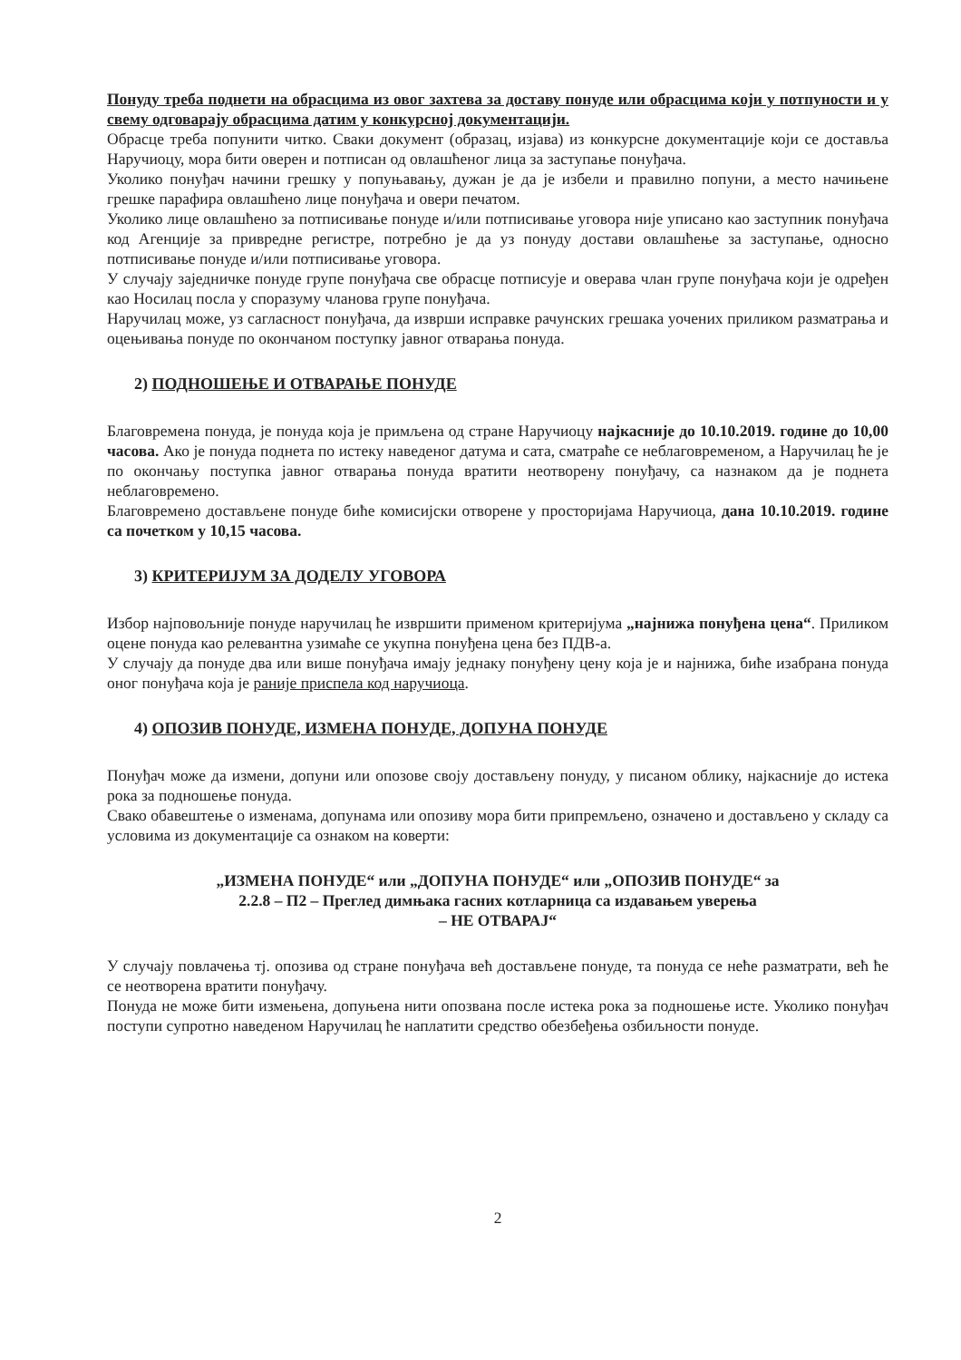Понуду треба поднети на обрасцима из овог захтева за доставу понуде или обрасцима који у потпуности и у свему одговарају обрасцима датим у конкурсној документацији.
Обрасце треба попунити читко. Сваки документ (образац, изјава) из конкурсне документације који се доставља Наручиоцу, мора бити оверен и потписан од овлашћеног лица за заступање понуђача.
Уколико понуђач начини грешку у попуњавању, дужан је да је избели и правилно попуни, а место начињене грешке парафира овлашћено лице понуђача и овери печатом.
Уколико лице овлашћено за потписивање понуде и/или потписивање уговора није уписано као заступник понуђача код Агенције за привредне регистре, потребно је да уз понуду достави овлашћење за заступање, односно потписивање понуде и/или потписивање уговора.
У случају заједничке понуде групе понуђача све обрасце потписује и оверава члан групе понуђача који је одређен као Носилац посла у споразуму чланова групе понуђача.
Наручилац може, уз сагласност понуђача, да изврши исправке рачунских грешака уочених приликом разматрања и оцењивања понуде по окончаном поступку јавног отварања понуда.
2) ПОДНОШЕЊЕ И ОТВАРАЊЕ ПОНУДЕ
Благовремена понуда, је понуда која је примљена од стране Наручиоцу најкасније до 10.10.2019. године до 10,00 часова. Ако је понуда поднета по истеку наведеног датума и сата, сматраће се неблаговременом, а Наручилац ће је по окончању поступка јавног отварања понуда вратити неотворену понуђачу, са назнаком да је поднета неблаговремено.
Благовремено достављене понуде биће комисијски отворене у просторијама Наручиоца, дана 10.10.2019. године са почетком у 10,15 часова.
3) КРИТЕРИЈУМ ЗА ДОДЕЛУ УГОВОРА
Избор најповољније понуде наручилац ће извршити применом критеријума „најнижа понуђена цена“. Приликом оцене понуда као релевантна узимаће се укупна понуђена цена без ПДВ-а.
У случају да понуде два или више понуђача имају једнаку понуђену цену која је и најнижа, биће изабрана понуда оног понуђача која је раније приспела код наручиоца.
4) ОПОЗИВ ПОНУДЕ, ИЗМЕНА ПОНУДЕ, ДОПУНА ПОНУДЕ
Понуђач може да измени, допуни или опозове своју достављену понуду, у писаном облику, најкасније до истека рока за подношење понуда.
Свако обавештење о изменама, допунама или опозиву мора бити припремљено, означено и достављено у складу са условима из документације са ознаком на коверти:
„ИЗМЕНА ПОНУДЕ“ или „ДОПУНА ПОНУДЕ“ или „ОПОЗИВ ПОНУДЕ“ за
2.2.8 – П2 – Преглед димњака гасних котларница са издавањем уверења
– НЕ ОТВАРАЈ“
У случају повлачења тј. опозива од стране понуђача већ достављене понуде, та понуда се неће разматрати, већ ће се неотворена вратити понуђачу.
Понуда не може бити измењена, допуњена нити опозвана после истека рока за подношење исте. Уколико понуђач поступи супротно наведеном Наручилац ће наплатити средство обезбеђења озбиљности понуде.
2